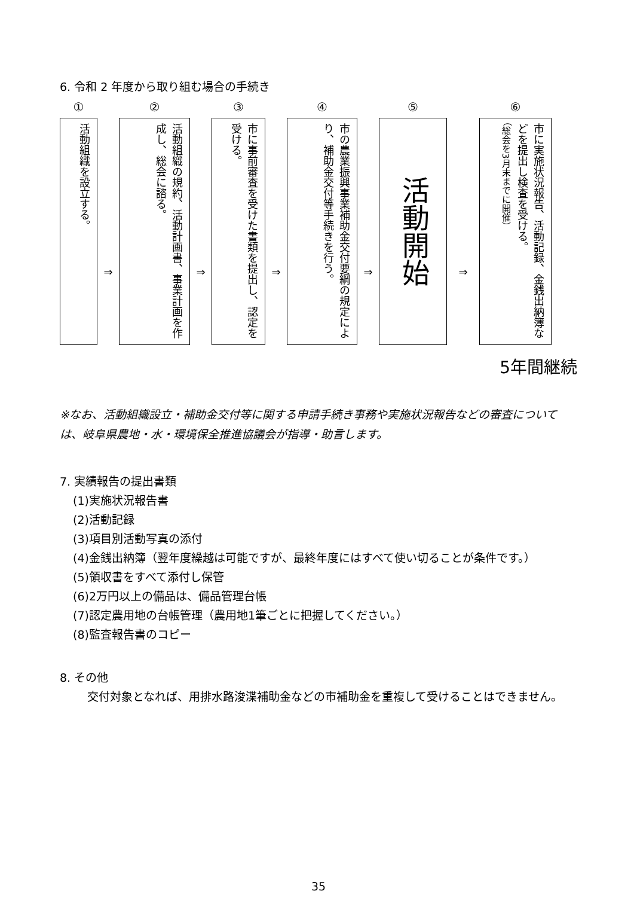6. 令和 2 年度から取り組む場合の手続き
①
活動組織を設立する。
⇒
②
活動組織の規約、活動計画書、事業計画を作成し、総会に諮る。
⇒
③
市に事前審査を受けた書類を提出し、認定を受ける。
⇒
④
市の農業振興事業補助金交付要綱の規定により、補助金交付等手続きを行う。
⇒
⑤
活動開始
⇒
⑥
市に実施状況報告、活動記録、金銭出納簿などを提出し検査を受ける。
（総会を3月末までに開催）
5年間継続
※なお、活動組織設立・補助金交付等に関する申請手続き事務や実施状況報告などの審査については、岐阜県農地・水・環境保全推進協議会が指導・助言します。
7. 実績報告の提出書類
(1)実施状況報告書
(2)活動記録
(3)項目別活動写真の添付
(4)金銭出納簿（翌年度繰越は可能ですが、最終年度にはすべて使い切ることが条件です。）
(5)領収書をすべて添付し保管
(6)2万円以上の備品は、備品管理台帳
(7)認定農用地の台帳管理（農用地1筆ごとに把握してください。）
(8)監査報告書のコピー
8. その他
交付対象となれば、用排水路浚渫補助金などの市補助金を重複して受けることはできません。
35